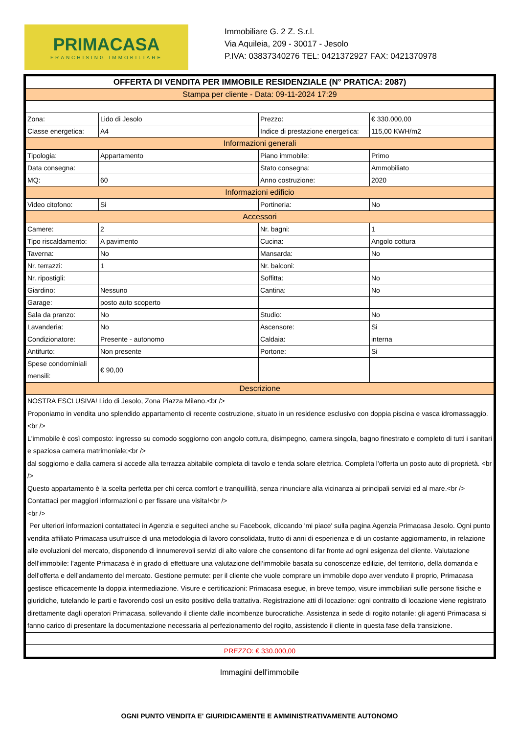PRIMACASA
FRANCHISING IMMOBILIARE
Immobiliare G. 2 Z. S.r.l.
Via Aquileia, 209 - 30017 - Jesolo
P.IVA: 03837340276 TEL: 0421372927 FAX: 0421370978
| OFFERTA DI VENDITA PER IMMOBILE RESIDENZIALE (N° PRATICA: 2087) | | | |
| Stampa per cliente - Data: 09-11-2024 17:29 | | | |
| Zona: | Lido di Jesolo | Prezzo: | € 330.000,00 |
| Classe energetica: | A4 | Indice di prestazione energetica: | 115,00 KWH/m2 |
| Informazioni generali | | | |
| Tipologia: | Appartamento | Piano immobile: | Primo |
| Data consegna: | | Stato consegna: | Ammobiliato |
| MQ: | 60 | Anno costruzione: | 2020 |
| Informazioni edificio | | | |
| Video citofono: | Si | Portineria: | No |
| Accessori | | | |
| Camere: | 2 | Nr. bagni: | 1 |
| Tipo riscaldamento: | A pavimento | Cucina: | Angolo cottura |
| Taverna: | No | Mansarda: | No |
| Nr. terrazzi: | 1 | Nr. balconi: | |
| Nr. ripostigli: | | Soffitta: | No |
| Giardino: | Nessuno | Cantina: | No |
| Garage: | posto auto scoperto | | |
| Sala da pranzo: | No | Studio: | No |
| Lavanderia: | No | Ascensore: | Si |
| Condizionatore: | Presente - autonomo | Caldaia: | interna |
| Antifurto: | Non presente | Portone: | Si |
| Spese condominiali mensili: | € 90,00 | | |
| Descrizione | | | |
| NOSTRA ESCLUSIVA! Lido di Jesolo, Zona Piazza Milano.<br /> Proponiamo in vendita uno splendido appartamento di recente costruzione, situato in un residence esclusivo con doppia piscina e vasca idromassaggio.<br /> L'immobile è così composto: ingresso su comodo soggiorno con angolo cottura, disimpegno, camera singola, bagno finestrato e completo di tutti i sanitari e spaziosa camera matrimoniale;<br /> dal soggiorno e dalla camera si accede alla terrazza abitabile completa di tavolo e tenda solare elettrica. Completa l'offerta un posto auto di proprietà. <br /> Questo appartamento è la scelta perfetta per chi cerca comfort e tranquillità, senza rinunciare alla vicinanza ai principali servizi ed al mare.<br /> Contattaci per maggiori informazioni o per fissare una visita!<br /> <br /> Per ulteriori informazioni contattateci in Agenzia e seguiteci anche su Facebook, cliccando 'mi piace' sulla pagina Agenzia Primacasa Jesolo. Ogni punto vendita affiliato Primacasa usufruisce di una metodologia di lavoro consolidata, frutto di anni di esperienza e di un costante aggiornamento, in relazione alle evoluzioni del mercato, disponendo di innumerevoli servizi di alto valore che consentono di far fronte ad ogni esigenza del cliente. Valutazione dell’immobile: l’agente Primacasa è in grado di effettuare una valutazione dell’immobile basata su conoscenze edilizie, del territorio, della domanda e dell’offerta e dell’andamento del mercato. Gestione permute: per il cliente che vuole comprare un immobile dopo aver venduto il proprio, Primacasa gestisce efficacemente la doppia intermediazione. Visure e certificazioni: Primacasa esegue, in breve tempo, visure immobiliari sulle persone fisiche e giuridiche, tutelando le parti e favorendo così un esito positivo della trattativa. Registrazione atti di locazione: ogni contratto di locazione viene registrato direttamente dagli operatori Primacasa, sollevando il cliente dalle incombenze burocratiche. Assistenza in sede di rogito notarile: gli agenti Primacasa si fanno carico di presentare la documentazione necessaria al perfezionamento del rogito, assistendo il cliente in questa fase della transizione. | | | |
| PREZZO: € 330.000,00 | | | |
Immagini dell'immobile
OGNI PUNTO VENDITA E' GIURIDICAMENTE E AMMINISTRATIVAMENTE AUTONOMO